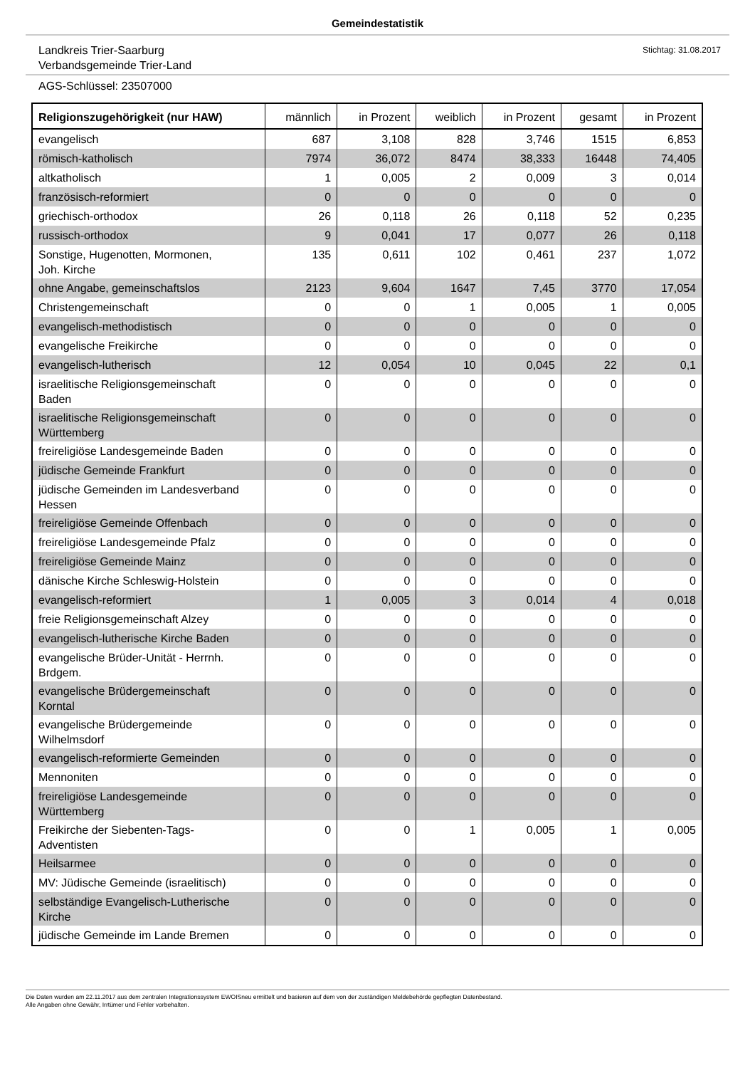Gemeindestatistik
Landkreis Trier-Saarburg
Verbandsgemeinde Trier-Land
Stichtag: 31.08.2017
AGS-Schlüssel: 23507000
| Religionszugehörigkeit (nur HAW) | männlich | in Prozent | weiblich | in Prozent | gesamt | in Prozent |
| --- | --- | --- | --- | --- | --- | --- |
| evangelisch | 687 | 3,108 | 828 | 3,746 | 1515 | 6,853 |
| römisch-katholisch | 7974 | 36,072 | 8474 | 38,333 | 16448 | 74,405 |
| altkatholisch | 1 | 0,005 | 2 | 0,009 | 3 | 0,014 |
| französisch-reformiert | 0 | 0 | 0 | 0 | 0 | 0 |
| griechisch-orthodox | 26 | 0,118 | 26 | 0,118 | 52 | 0,235 |
| russisch-orthodox | 9 | 0,041 | 17 | 0,077 | 26 | 0,118 |
| Sonstige, Hugenotten, Mormonen, Joh. Kirche | 135 | 0,611 | 102 | 0,461 | 237 | 1,072 |
| ohne Angabe, gemeinschaftslos | 2123 | 9,604 | 1647 | 7,45 | 3770 | 17,054 |
| Christengemeinschaft | 0 | 0 | 1 | 0,005 | 1 | 0,005 |
| evangelisch-methodistisch | 0 | 0 | 0 | 0 | 0 | 0 |
| evangelische Freikirche | 0 | 0 | 0 | 0 | 0 | 0 |
| evangelisch-lutherisch | 12 | 0,054 | 10 | 0,045 | 22 | 0,1 |
| israelitische Religionsgemeinschaft Baden | 0 | 0 | 0 | 0 | 0 | 0 |
| israelitische Religionsgemeinschaft Württemberg | 0 | 0 | 0 | 0 | 0 | 0 |
| freireligiöse Landesgemeinde Baden | 0 | 0 | 0 | 0 | 0 | 0 |
| jüdische Gemeinde Frankfurt | 0 | 0 | 0 | 0 | 0 | 0 |
| jüdische Gemeinden im Landesverband Hessen | 0 | 0 | 0 | 0 | 0 | 0 |
| freireligiöse Gemeinde Offenbach | 0 | 0 | 0 | 0 | 0 | 0 |
| freireligiöse Landesgemeinde Pfalz | 0 | 0 | 0 | 0 | 0 | 0 |
| freireligiöse Gemeinde Mainz | 0 | 0 | 0 | 0 | 0 | 0 |
| dänische Kirche Schleswig-Holstein | 0 | 0 | 0 | 0 | 0 | 0 |
| evangelisch-reformiert | 1 | 0,005 | 3 | 0,014 | 4 | 0,018 |
| freie Religionsgemeinschaft Alzey | 0 | 0 | 0 | 0 | 0 | 0 |
| evangelisch-lutherische Kirche Baden | 0 | 0 | 0 | 0 | 0 | 0 |
| evangelische Brüder-Unität - Herrnh. Brdgem. | 0 | 0 | 0 | 0 | 0 | 0 |
| evangelische Brüdergemeinschaft Korntal | 0 | 0 | 0 | 0 | 0 | 0 |
| evangelische Brüdergemeinde Wilhelmsdorf | 0 | 0 | 0 | 0 | 0 | 0 |
| evangelisch-reformierte Gemeinden | 0 | 0 | 0 | 0 | 0 | 0 |
| Mennoniten | 0 | 0 | 0 | 0 | 0 | 0 |
| freireligiöse Landesgemeinde Württemberg | 0 | 0 | 0 | 0 | 0 | 0 |
| Freikirche der Siebenten-Tags- Adventisten | 0 | 0 | 1 | 0,005 | 1 | 0,005 |
| Heilsarmee | 0 | 0 | 0 | 0 | 0 | 0 |
| MV: Jüdische Gemeinde (israelitisch) | 0 | 0 | 0 | 0 | 0 | 0 |
| selbständige Evangelisch-Lutherische Kirche | 0 | 0 | 0 | 0 | 0 | 0 |
| jüdische Gemeinde im Lande Bremen | 0 | 0 | 0 | 0 | 0 | 0 |
Die Daten wurden am 22.11.2017 aus dem zentralen Integrationssystem EWOISneu ermittelt und basieren auf dem von der zuständigen Meldebehörde gepflegten Datenbestand.
Alle Angaben ohne Gewähr, Irrtümer und Fehler vorbehalten.